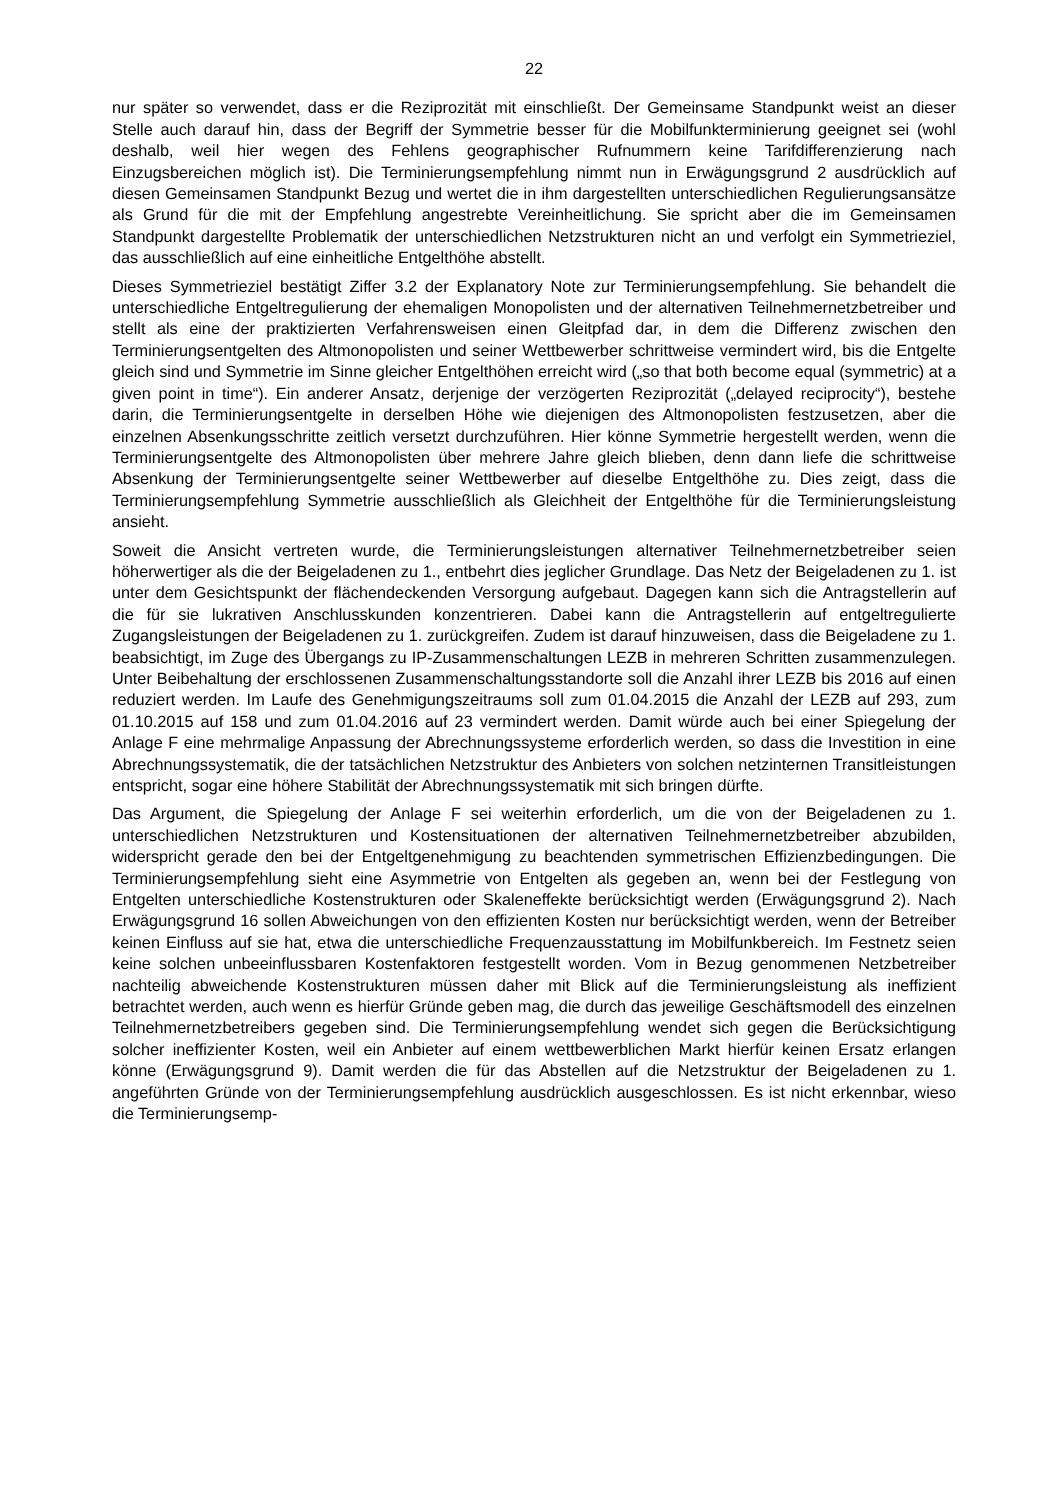22
nur später so verwendet, dass er die Reziprozität mit einschließt. Der Gemeinsame Standpunkt weist an dieser Stelle auch darauf hin, dass der Begriff der Symmetrie besser für die Mobilfunkterminierung geeignet sei (wohl deshalb, weil hier wegen des Fehlens geographischer Rufnummern keine Tarifdifferenzierung nach Einzugsbereichen möglich ist). Die Terminierungsempfehlung nimmt nun in Erwägungsgrund 2 ausdrücklich auf diesen Gemeinsamen Standpunkt Bezug und wertet die in ihm dargestellten unterschiedlichen Regulierungsansätze als Grund für die mit der Empfehlung angestrebte Vereinheitlichung. Sie spricht aber die im Gemeinsamen Standpunkt dargestellte Problematik der unterschiedlichen Netzstrukturen nicht an und verfolgt ein Symmetrieziel, das ausschließlich auf eine einheitliche Entgelthöhe abstellt.
Dieses Symmetrieziel bestätigt Ziffer 3.2 der Explanatory Note zur Terminierungsempfehlung. Sie behandelt die unterschiedliche Entgeltregulierung der ehemaligen Monopolisten und der alternativen Teilnehmernetzbetreiber und stellt als eine der praktizierten Verfahrensweisen einen Gleitpfad dar, in dem die Differenz zwischen den Terminierungsentgelten des Altmonopolisten und seiner Wettbewerber schrittweise vermindert wird, bis die Entgelte gleich sind und Symmetrie im Sinne gleicher Entgelthöhen erreicht wird („so that both become equal (symmetric) at a given point in time“). Ein anderer Ansatz, derjenige der verzögerten Reziprozität („delayed reciprocity“), bestehe darin, die Terminierungsentgelte in derselben Höhe wie diejenigen des Altmonopolisten festzusetzen, aber die einzelnen Absenkungsschritte zeitlich versetzt durchzuführen. Hier könne Symmetrie hergestellt werden, wenn die Terminierungsentgelte des Altmonopolisten über mehrere Jahre gleich blieben, denn dann liefe die schrittweise Absenkung der Terminierungsentgelte seiner Wettbewerber auf dieselbe Entgelthöhe zu. Dies zeigt, dass die Terminierungsempfehlung Symmetrie ausschließlich als Gleichheit der Entgelthöhe für die Terminierungsleistung ansieht.
Soweit die Ansicht vertreten wurde, die Terminierungsleistungen alternativer Teilnehmernetzbetreiber seien höherwertiger als die der Beigeladenen zu 1., entbehrt dies jeglicher Grundlage. Das Netz der Beigeladenen zu 1. ist unter dem Gesichtspunkt der flächendeckenden Versorgung aufgebaut. Dagegen kann sich die Antragstellerin auf die für sie lukrativen Anschlusskunden konzentrieren. Dabei kann die Antragstellerin auf entgeltregulierte Zugangsleistungen der Beigeladenen zu 1. zurückgreifen. Zudem ist darauf hinzuweisen, dass die Beigeladene zu 1. beabsichtigt, im Zuge des Übergangs zu IP-Zusammenschaltungen LEZB in mehreren Schritten zusammenzulegen. Unter Beibehaltung der erschlossenen Zusammenschaltungsstandorte soll die Anzahl ihrer LEZB bis 2016 auf einen reduziert werden. Im Laufe des Genehmigungszeitraums soll zum 01.04.2015 die Anzahl der LEZB auf 293, zum 01.10.2015 auf 158 und zum 01.04.2016 auf 23 vermindert werden. Damit würde auch bei einer Spiegelung der Anlage F eine mehrmalige Anpassung der Abrechnungssysteme erforderlich werden, so dass die Investition in eine Abrechnungssystematik, die der tatsächlichen Netzstruktur des Anbieters von solchen netzinternen Transitleistungen entspricht, sogar eine höhere Stabilität der Abrechnungssystematik mit sich bringen dürfte.
Das Argument, die Spiegelung der Anlage F sei weiterhin erforderlich, um die von der Beigeladenen zu 1. unterschiedlichen Netzstrukturen und Kostensituationen der alternativen Teilnehmernetzbetreiber abzubilden, widerspricht gerade den bei der Entgeltgenehmigung zu beachtenden symmetrischen Effizienzbedingungen. Die Terminierungsempfehlung sieht eine Asymmetrie von Entgelten als gegeben an, wenn bei der Festlegung von Entgelten unterschiedliche Kostenstrukturen oder Skaleneffekte berücksichtigt werden (Erwägungsgrund 2). Nach Erwägungsgrund 16 sollen Abweichungen von den effizienten Kosten nur berücksichtigt werden, wenn der Betreiber keinen Einfluss auf sie hat, etwa die unterschiedliche Frequenzausstattung im Mobilfunkbereich. Im Festnetz seien keine solchen unbeeinflussbaren Kostenfaktoren festgestellt worden. Vom in Bezug genommenen Netzbetreiber nachteilig abweichende Kostenstrukturen müssen daher mit Blick auf die Terminierungsleistung als ineffizient betrachtet werden, auch wenn es hierfür Gründe geben mag, die durch das jeweilige Geschäftsmodell des einzelnen Teilnehmernetzbetreibers gegeben sind. Die Terminierungsempfehlung wendet sich gegen die Berücksichtigung solcher ineffizienter Kosten, weil ein Anbieter auf einem wettbewerblichen Markt hierfür keinen Ersatz erlangen könne (Erwägungsgrund 9). Damit werden die für das Abstellen auf die Netzstruktur der Beigeladenen zu 1. angeführten Gründe von der Terminierungsempfehlung ausdrücklich ausgeschlossen. Es ist nicht erkennbar, wieso die Terminierungsemp-